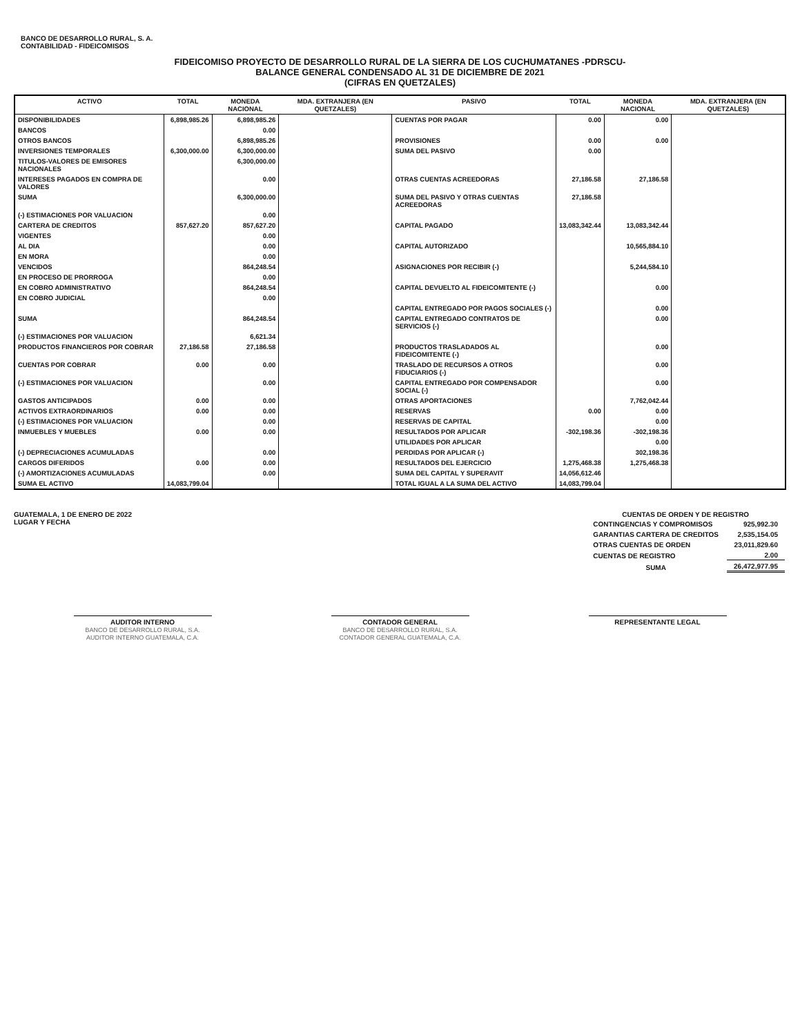BANCO DE DESARROLLO RURAL, S. A.
CONTABILIDAD - FIDEICOMISOS
FIDEICOMISO PROYECTO DE DESARROLLO RURAL DE LA SIERRA DE LOS CUCHUMATANES -PDRSCU-
BALANCE GENERAL CONDENSADO AL 31 DE DICIEMBRE DE 2021
(CIFRAS EN QUETZALES)
| ACTIVO | TOTAL | MONEDA NACIONAL | MDA. EXTRANJERA (EN QUETZALES) | PASIVO | TOTAL | MONEDA NACIONAL | MDA. EXTRANJERA (EN QUETZALES) |
| --- | --- | --- | --- | --- | --- | --- | --- |
| DISPONIBILIDADES | 6,898,985.26 | 6,898,985.26 | | CUENTAS POR PAGAR | 0.00 | 0.00 | |
| BANCOS | | 0.00 | | | | | |
| OTROS BANCOS | | 6,898,985.26 | | PROVISIONES | 0.00 | 0.00 | |
| INVERSIONES TEMPORALES | 6,300,000.00 | 6,300,000.00 | | SUMA DEL PASIVO | 0.00 | | |
| TITULOS-VALORES DE EMISORES NACIONALES | | 6,300,000.00 | | | | | |
| INTERESES PAGADOS EN COMPRA DE VALORES | | 0.00 | | OTRAS CUENTAS ACREEDORAS | 27,186.58 | 27,186.58 | |
| SUMA | | 6,300,000.00 | | SUMA DEL PASIVO Y OTRAS CUENTAS ACREEDORAS | 27,186.58 | | |
| (-) ESTIMACIONES POR VALUACION | | 0.00 | | | | | |
| CARTERA DE CREDITOS | 857,627.20 | 857,627.20 | | CAPITAL PAGADO | 13,083,342.44 | 13,083,342.44 | |
| VIGENTES | | 0.00 | | | | | |
| AL DIA | | 0.00 | | CAPITAL AUTORIZADO | | 10,565,884.10 | |
| EN MORA | | 0.00 | | | | | |
| VENCIDOS | | 864,248.54 | | ASIGNACIONES POR RECIBIR (-) | | 5,244,584.10 | |
| EN PROCESO DE PRORROGA | | 0.00 | | | | | |
| EN COBRO ADMINISTRATIVO | | 864,248.54 | | CAPITAL DEVUELTO AL FIDEICOMITENTE (-) | | 0.00 | |
| EN COBRO JUDICIAL | | 0.00 | | | | | |
| | | | | CAPITAL ENTREGADO POR PAGOS SOCIALES (-) | | 0.00 | |
| SUMA | | 864,248.54 | | CAPITAL ENTREGADO CONTRATOS DE SERVICIOS (-) | | 0.00 | |
| (-) ESTIMACIONES POR VALUACION | | 6,621.34 | | | | | |
| PRODUCTOS FINANCIEROS POR COBRAR | 27,186.58 | 27,186.58 | | PRODUCTOS TRASLADADOS AL FIDEICOMITENTE (-) | | 0.00 | |
| CUENTAS POR COBRAR | 0.00 | 0.00 | | TRASLADO DE RECURSOS A OTROS FIDUCIARIOS (-) | | 0.00 | |
| (-) ESTIMACIONES POR VALUACION | | 0.00 | | CAPITAL ENTREGADO POR COMPENSADOR SOCIAL (-) | | 0.00 | |
| GASTOS ANTICIPADOS | 0.00 | 0.00 | | OTRAS APORTACIONES | | 7,762,042.44 | |
| ACTIVOS EXTRAORDINARIOS | 0.00 | 0.00 | | RESERVAS | 0.00 | 0.00 | |
| (-) ESTIMACIONES POR VALUACION | | 0.00 | | RESERVAS DE CAPITAL | | 0.00 | |
| INMUEBLES Y MUEBLES | 0.00 | 0.00 | | RESULTADOS POR APLICAR | -302,198.36 | -302,198.36 | |
| | | | | UTILIDADES POR APLICAR | | 0.00 | |
| (-) DEPRECIACIONES ACUMULADAS | | 0.00 | | PERDIDAS POR APLICAR (-) | | 302,198.36 | |
| CARGOS DIFERIDOS | 0.00 | 0.00 | | RESULTADOS DEL EJERCICIO | 1,275,468.38 | 1,275,468.38 | |
| (-) AMORTIZACIONES ACUMULADAS | | 0.00 | | SUMA DEL CAPITAL Y SUPERAVIT | 14,056,612.46 | | |
| SUMA EL ACTIVO | 14,083,799.04 | | | TOTAL IGUAL A LA SUMA DEL ACTIVO | 14,083,799.04 | | |
GUATEMALA, 1 DE ENERO DE 2022
LUGAR Y FECHA
CUENTAS DE ORDEN Y DE REGISTRO
| CONTINGENCIAS Y COMPROMISOS | 925,992.30 |
| GARANTIAS CARTERA DE CREDITOS | 2,535,154.05 |
| OTRAS CUENTAS DE ORDEN | 23,011,829.60 |
| CUENTAS DE REGISTRO | 2.00 |
| SUMA | 26,472,977.95 |
AUDITOR INTERNO
BANCO DE DESARROLLO RURAL, S.A. AUDITOR INTERNO GUATEMALA, C.A.
CONTADOR GENERAL
BANCO DE DESARROLLO RURAL, S.A. CONTADOR GENERAL GUATEMALA, C.A.
REPRESENTANTE LEGAL